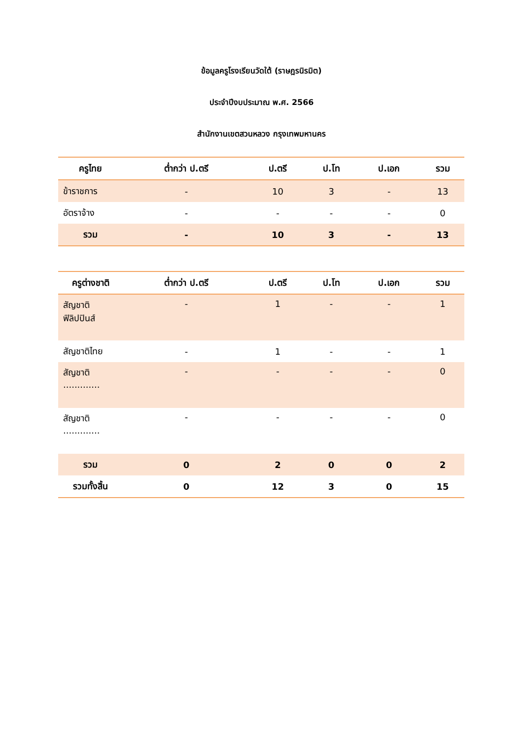ข้อมูลครูโรงเรียนวัดใต้ (ราษฎรนิรมิต)
ประจำปีงบประมาณ พ.ศ. 2566
สำนักงานเขตสวนหลวง กรุงเทพมหานคร
| ครูไทย | ต่ำกว่า ป.ตรี | ป.ตรี | ป.โท | ป.เอก | รวม |
| --- | --- | --- | --- | --- | --- |
| ข้าราชการ | - | 10 | 3 | - | 13 |
| อัตราจ้าง | - | - | - | - | 0 |
| รวม | - | 10 | 3 | - | 13 |
| ครูต่างชาติ | ต่ำกว่า ป.ตรี | ป.ตรี | ป.โท | ป.เอก | รวม |
| --- | --- | --- | --- | --- | --- |
| สัญชาติ ฟิลิปปินส์ | - | 1 | - | - | 1 |
| สัญชาติไทย | - | 1 | - | - | 1 |
| สัญชาติ ............. | - | - | - | - | 0 |
| สัญชาติ ............. | - | - | - | - | 0 |
| รวม | 0 | 2 | 0 | 0 | 2 |
| รวมทั้งสิ้น | 0 | 12 | 3 | 0 | 15 |